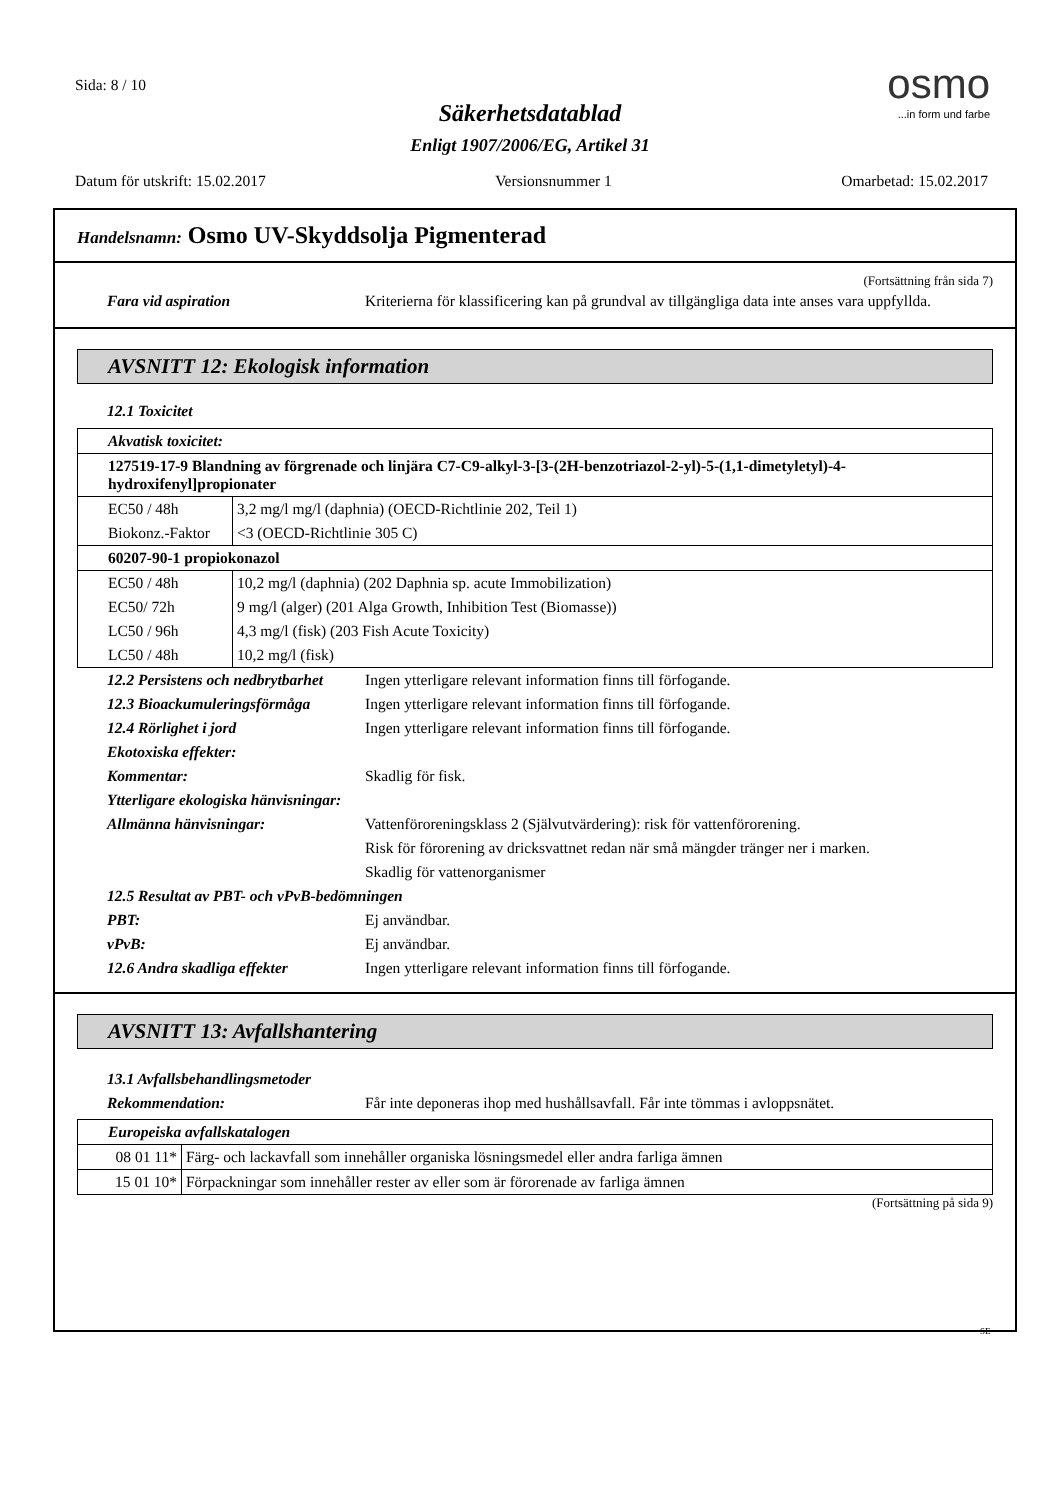Sida: 8 / 10
Säkerhetsdatablad
Enligt 1907/2006/EG, Artikel 31
osmo
...in form und farbe
Datum för utskrift: 15.02.2017 Versionsnummer 1 Omarbetad: 15.02.2017
Handelsnamn: Osmo UV-Skyddsolja Pigmenterad
(Fortsättning från sida 7)
Fara vid aspiration Kriterierna för klassificering kan på grundval av tillgängliga data inte anses vara uppfyllda.
AVSNITT 12: Ekologisk information
12.1 Toxicitet
| Akvatisk toxicitet: | |
| 127519-17-9 Blandning av förgrenade och linjära C7-C9-alkyl-3-[3-(2H-benzotriazol-2-yl)-5-(1,1-dimetyletyl)-4-hydroxifenyl]propionater | |
| EC50 / 48h | 3,2 mg/l mg/l (daphnia) (OECD-Richtlinie 202, Teil 1) |
| Biokonz.-Faktor | <3 (OECD-Richtlinie 305 C) |
| 60207-90-1 propiokonazol | |
| EC50 / 48h | 10,2 mg/l (daphnia) (202 Daphnia sp. acute Immobilization) |
| EC50/ 72h | 9 mg/l (alger) (201 Alga Growth, Inhibition Test (Biomasse)) |
| LC50 / 96h | 4,3 mg/l (fisk) (203 Fish Acute Toxicity) |
| LC50 / 48h | 10,2 mg/l (fisk) |
12.2 Persistens och nedbrytbarhet
Ingen ytterligare relevant information finns till förfogande.
12.3 Bioackumuleringsförmåga
Ingen ytterligare relevant information finns till förfogande.
12.4 Rörlighet i jord Ingen ytterligare relevant information finns till förfogande.
Ekotoxiska effekter:
Kommentar: Skadlig för fisk.
Ytterligare ekologiska hänvisningar:
Allmänna hänvisningar: Vattenföroreningsklass 2 (Självutvärdering): risk för vattenförorening.
Risk för förorening av dricksvattnet redan när små mängder tränger ner i marken.
Skadlig för vattenorganismer
12.5 Resultat av PBT- och vPvB-bedömningen
PBT: Ej användbar.
vPvB: Ej användbar.
12.6 Andra skadliga effekter
Ingen ytterligare relevant information finns till förfogande.
AVSNITT 13: Avfallshantering
13.1 Avfallsbehandlingsmetoder
Rekommendation: Får inte deponeras ihop med hushållsavfall. Får inte tömmas i avloppsnätet.
| Europeiska avfallskatalogen | |
| 08 01 11* | Färg- och lackavfall som innehåller organiska lösningsmedel eller andra farliga ämnen |
| 15 01 10* | Förpackningar som innehåller rester av eller som är förorenade av farliga ämnen |
(Fortsättning på sida 9)
SE